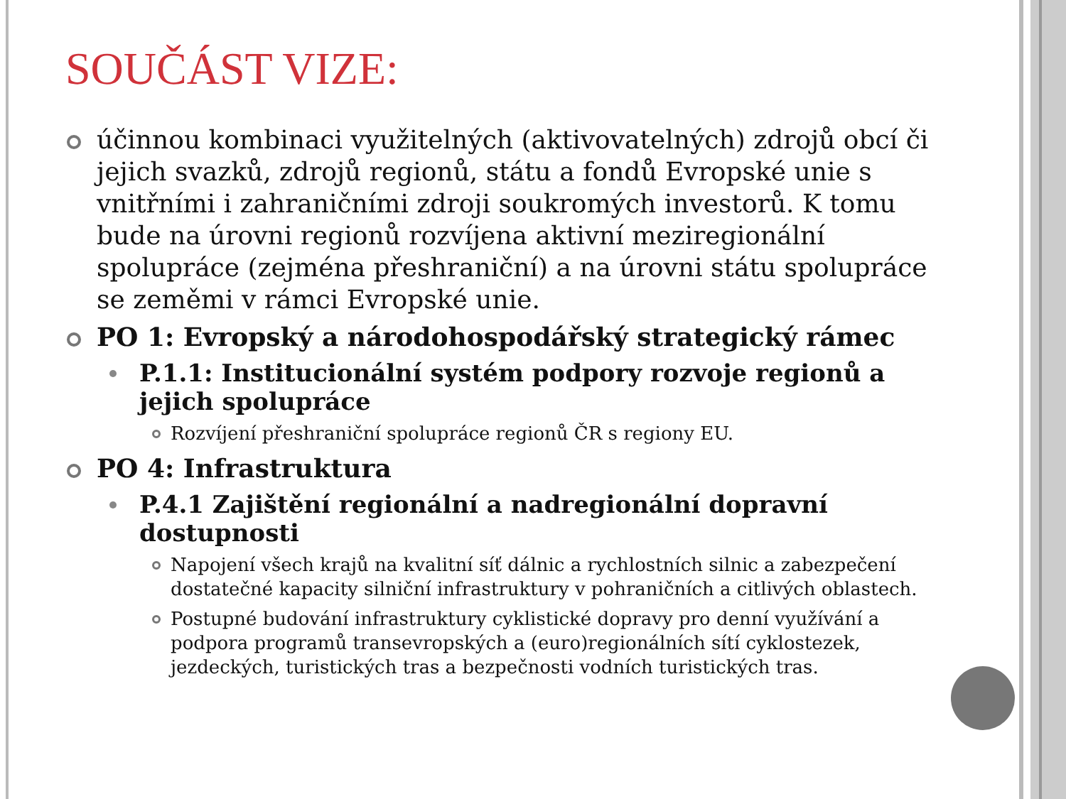SOUČÁST VIZE:
účinnou kombinaci využitelných (aktivovatelných) zdrojů obcí či jejich svazků, zdrojů regionů, státu a fondů Evropské unie s vnitřními i zahraničními zdroji soukromých investorů. K tomu bude na úrovni regionů rozvíjena aktivní meziregionální spolupráce (zejména přeshraniční) a na úrovni státu spolupráce se zeměmi v rámci Evropské unie.
PO 1: Evropský a národohospodářský strategický rámec
P.1.1: Institucionální systém podpory rozvoje regionů a jejich spolupráce
Rozvíjení přeshraniční spolupráce regionů ČR s regiony EU.
PO 4: Infrastruktura
P.4.1 Zajištění regionální a nadregionální dopravní dostupnosti
Napojení všech krajů na kvalitní síť dálnic a rychlostních silnic a zabezpečení dostatečné kapacity silniční infrastruktury v pohraničních a citlivých oblastech.
Postupné budování infrastruktury cyklistické dopravy pro denní využívání a podpora programů transevropských a (euro)regionálních sítí cyklostezek, jezdeckých, turistických tras a bezpečnosti vodních turistických tras.